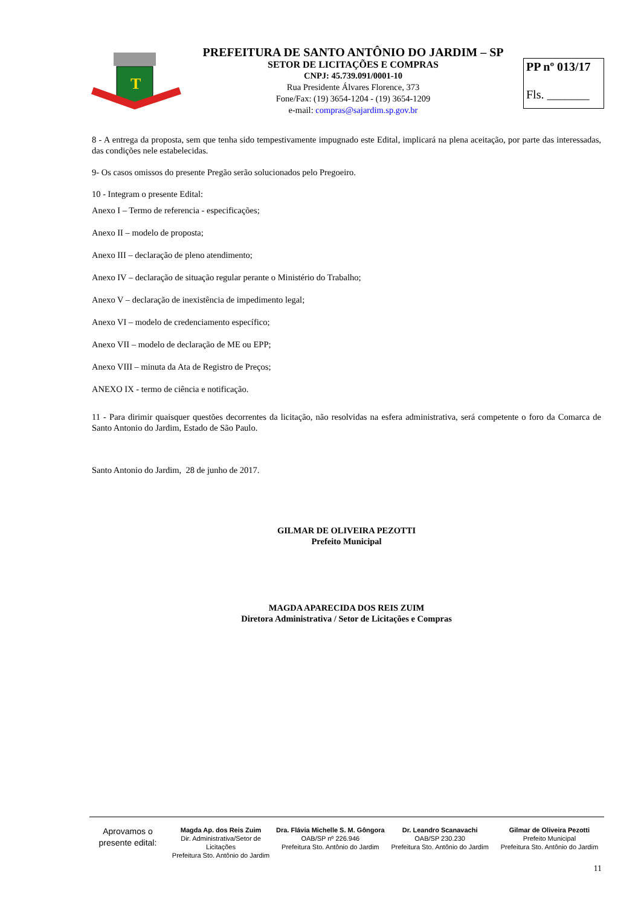T
PREFEITURA DE SANTO ANTÔNIO DO JARDIM – SP
SETOR DE LICITAÇÕES E COMPRAS
CNPJ: 45.739.091/0001-10
Rua Presidente Álvares Florence, 373
Fone/Fax: (19) 3654-1204 - (19) 3654-1209
e-mail: compras@sajardim.sp.gov.br
PP nº 013/17
Fls. _______
8 - A entrega da proposta, sem que tenha sido tempestivamente impugnado este Edital, implicará na plena aceitação, por parte das interessadas, das condições nele estabelecidas.
9- Os casos omissos do presente Pregão serão solucionados pelo Pregoeiro.
10 - Integram o presente Edital:
Anexo I – Termo de referencia - especificações;
Anexo II – modelo de proposta;
Anexo III – declaração de pleno atendimento;
Anexo IV – declaração de situação regular perante o Ministério do Trabalho;
Anexo V – declaração de inexistência de impedimento legal;
Anexo VI – modelo de credenciamento específico;
Anexo VII – modelo de declaração de ME ou EPP;
Anexo VIII – minuta da Ata de Registro de Preços;
ANEXO IX - termo de ciência e notificação.
11 - Para dirimir quaisquer questões decorrentes da licitação, não resolvidas na esfera administrativa, será competente o foro da Comarca de Santo Antonio do Jardim, Estado de São Paulo.
Santo Antonio do Jardim, 28 de junho de 2017.
GILMAR DE OLIVEIRA PEZOTTI
Prefeito Municipal
MAGDA APARECIDA DOS REIS ZUIM
Diretora Administrativa / Setor de Licitações e Compras
Aprovamos o
presente edital:
Magda Ap. dos Reis Zuim
Dir. Administrativa/Setor de Licitações
Prefeitura Sto. Antônio do Jardim
Dra. Flávia Michelle S. M. Gôngora
OAB/SP nº 226.946
Prefeitura Sto. Antônio do Jardim
Dr. Leandro Scanavachi
OAB/SP 230.230
Prefeitura Sto. Antônio do Jardim
Gilmar de Oliveira Pezotti
Prefeito Municipal
Prefeitura Sto. Antônio do Jardim
11